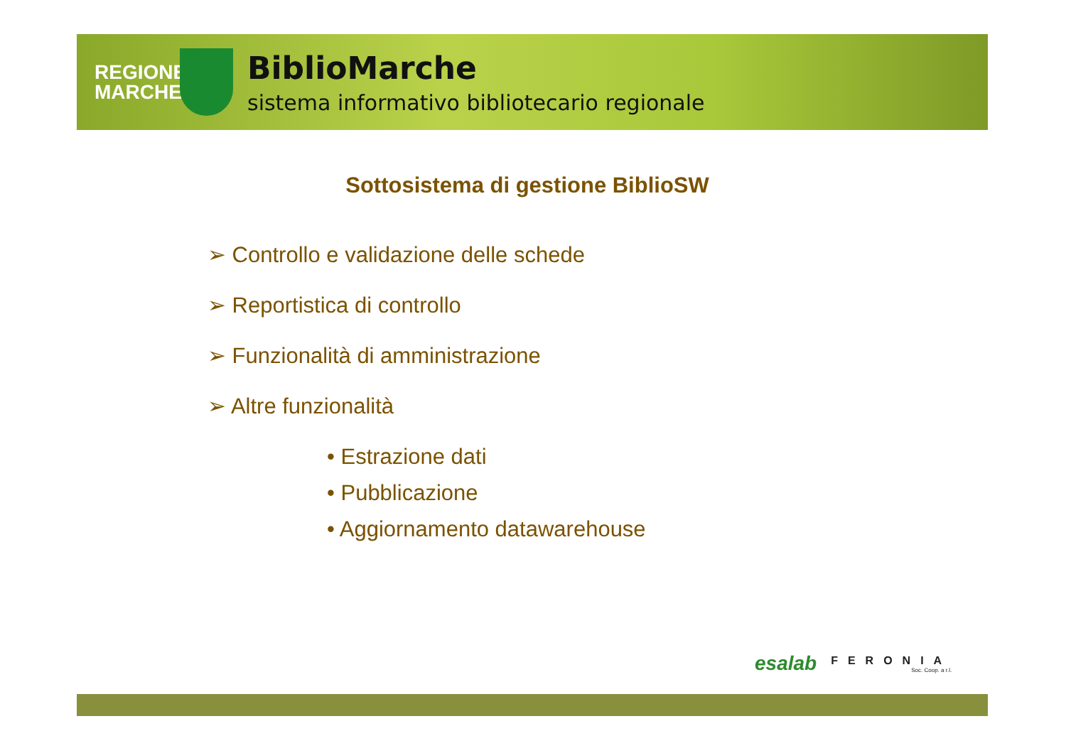REGIONE MARCHE
BiblioMarche
sistema informativo bibliotecario regionale
Sottosistema di gestione BiblioSW
➢ Controllo e validazione delle schede
➢ Reportistica di controllo
➢ Funzionalità di amministrazione
➢ Altre funzionalità
• Estrazione dati
• Pubblicazione
• Aggiornamento datawarehouse
esalab FERONIA
Soc. Coop. a r.l.